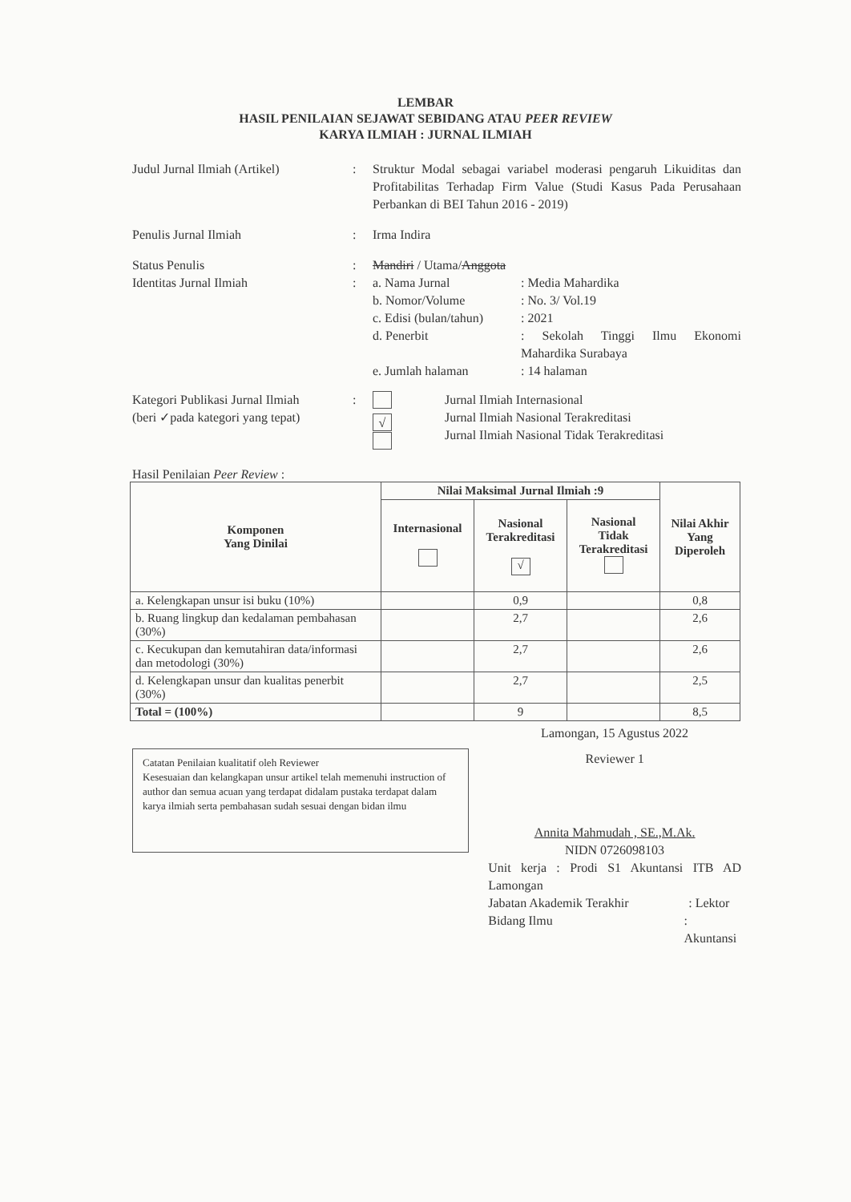LEMBAR
HASIL PENILAIAN SEJAWAT SEBIDANG ATAU PEER REVIEW
KARYA ILMIAH : JURNAL ILMIAH
Judul Jurnal Ilmiah (Artikel)
: Struktur Modal sebagai variabel moderasi pengaruh Likuiditas dan Profitabilitas Terhadap Firm Value (Studi Kasus Pada Perusahaan Perbankan di BEI Tahun 2016 - 2019)
Penulis Jurnal Ilmiah : Irma Indira
Status Penulis : Mandiri / Utama/Anggota
Identitas Jurnal Ilmiah : a. Nama Jurnal : Media Mahardika
b. Nomor/Volume : No. 3/ Vol.19
c. Edisi (bulan/tahun)
: 2021
d. Penerbit : Sekolah Tinggi Ilmu Ekonomi Mahardika Surabaya
e. Jumlah halaman : 14 halaman
Kategori Publikasi Jurnal Ilmiah
(beri ✓pada kategori yang tepat)
:
√
Jurnal Ilmiah Internasional
Jurnal Ilmiah Nasional Terakreditasi
Jurnal Ilmiah Nasional Tidak Terakreditasi
Hasil Penilaian Peer Review :
| Komponen Yang Dinilai | Nilai Maksimal Jurnal Ilmiah :9 | | | Nilai Akhir Yang Diperoleh |
| --- | --- | --- | --- | --- |
| | Internasional | Nasional Terakreditasi √ | Nasional Tidak Terakreditasi | |
| a. Kelengkapan unsur isi buku (10%) | | 0,9 | | 0,8 |
| b. Ruang lingkup dan kedalaman pembahasan (30%) | | 2,7 | | 2,6 |
| c. Kecukupan dan kemutahiran data/informasi dan metodologi (30%) | | 2,7 | | 2,6 |
| d. Kelengkapan unsur dan kualitas penerbit (30%) | | 2,7 | | 2,5 |
| Total = (100%) | | 9 | | 8,5 |
Catatan Penilaian kualitatif oleh Reviewer
Kesesuaian dan kelangkapan unsur artikel telah memenuhi instruction of author dan semua acuan yang terdapat didalam pustaka terdapat dalam karya ilmiah serta pembahasan sudah sesuai dengan bidan ilmu
Lamongan, 15 Agustus 2022
Reviewer 1
Annita Mahmudah , SE.,M.Ak.
NIDN 0726098103
Unit kerja : Prodi S1 Akuntansi ITB AD Lamongan
Jabatan Akademik Terakhir : Lektor
Bidang Ilmu : Akuntansi